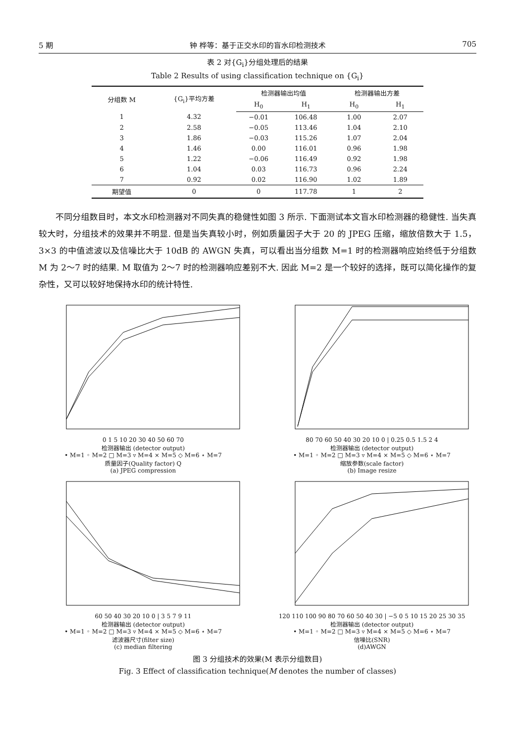5 期 钟 桦等：基于正交水印的盲水印检测技术 705
表 2 对{G<sub>i</sub>}分组处理后的结果
Table 2 Results of using classification technique on {G<sub>i</sub>}
| 分组数 M | {G<sub>i</sub>}平均方差 | 检测器输出均值 | | 检测器输出方差 | |
| --- | --- | --- | --- | --- | --- |
| | | H<sub>0</sub> | H<sub>1</sub> | H<sub>0</sub> | H<sub>1</sub> |
| 1 | 4.32 | −0.01 | 106.48 | 1.00 | 2.07 |
| 2 | 2.58 | −0.05 | 113.46 | 1.04 | 2.10 |
| 3 | 1.86 | −0.03 | 115.26 | 1.07 | 2.04 |
| 4 | 1.46 | 0.00 | 116.01 | 0.96 | 1.98 |
| 5 | 1.22 | −0.06 | 116.49 | 0.92 | 1.98 |
| 6 | 1.04 | 0.03 | 116.73 | 0.96 | 2.24 |
| 7 | 0.92 | 0.02 | 116.90 | 1.02 | 1.89 |
| 期望值 | 0 | 0 | 117.78 | 1 | 2 |
不同分组数目时，本文水印检测器对不同失真的稳健性如图 3 所示. 下面测试本文盲水印检测器的稳健性. 当失真较大时，分组技术的效果并不明显. 但是当失真较小时，例如质量因子大于 20 的 JPEG 压缩，缩放倍数大于 1.5，3×3 的中值滤波以及信噪比大于 10dB 的 AWGN 失真，可以看出当分组数 M=1 时的检测器响应始终低于分组数 M 为 2～7 时的结果. M 取值为 2～7 时的检测器响应差别不大. 因此 M=2 是一个较好的选择，既可以简化操作的复杂性，又可以较好地保持水印的统计特性.
0 1 5 10 20 30 40 50 60 70
检测器输出 (detector output)
• M=1 ◦ M=2 □ M=3 ▿ M=4 × M=5 ◇ M=6 ⋆ M=7
质量因子(Quality factor) Q
(a) JPEG compression
80 70 60 50 40 30 20 10 0 | 0.25 0.5 1.5 2 4
检测器输出 (detector output)
• M=1 ◦ M=2 □ M=3 ▿ M=4 × M=5 ◇ M=6 ⋆ M=7
缩放参数(scale factor)
(b) Image resize
60 50 40 30 20 10 0 | 3 5 7 9 11
检测器输出 (detector output)
• M=1 ◦ M=2 □ M=3 ▿ M=4 × M=5 ◇ M=6 ⋆ M=7
滤波器尺寸(filter size)
(c) median filtering
120 110 100 90 80 70 60 50 40 30 | −5 0 5 10 15 20 25 30 35
检测器输出 (detector output)
• M=1 ◦ M=2 □ M=3 ▿ M=4 × M=5 ◇ M=6 ⋆ M=7
信噪比(SNR)
(d)AWGN
图 3 分组技术的效果(M 表示分组数目)
Fig. 3 Effect of classification technique(M denotes the number of classes)